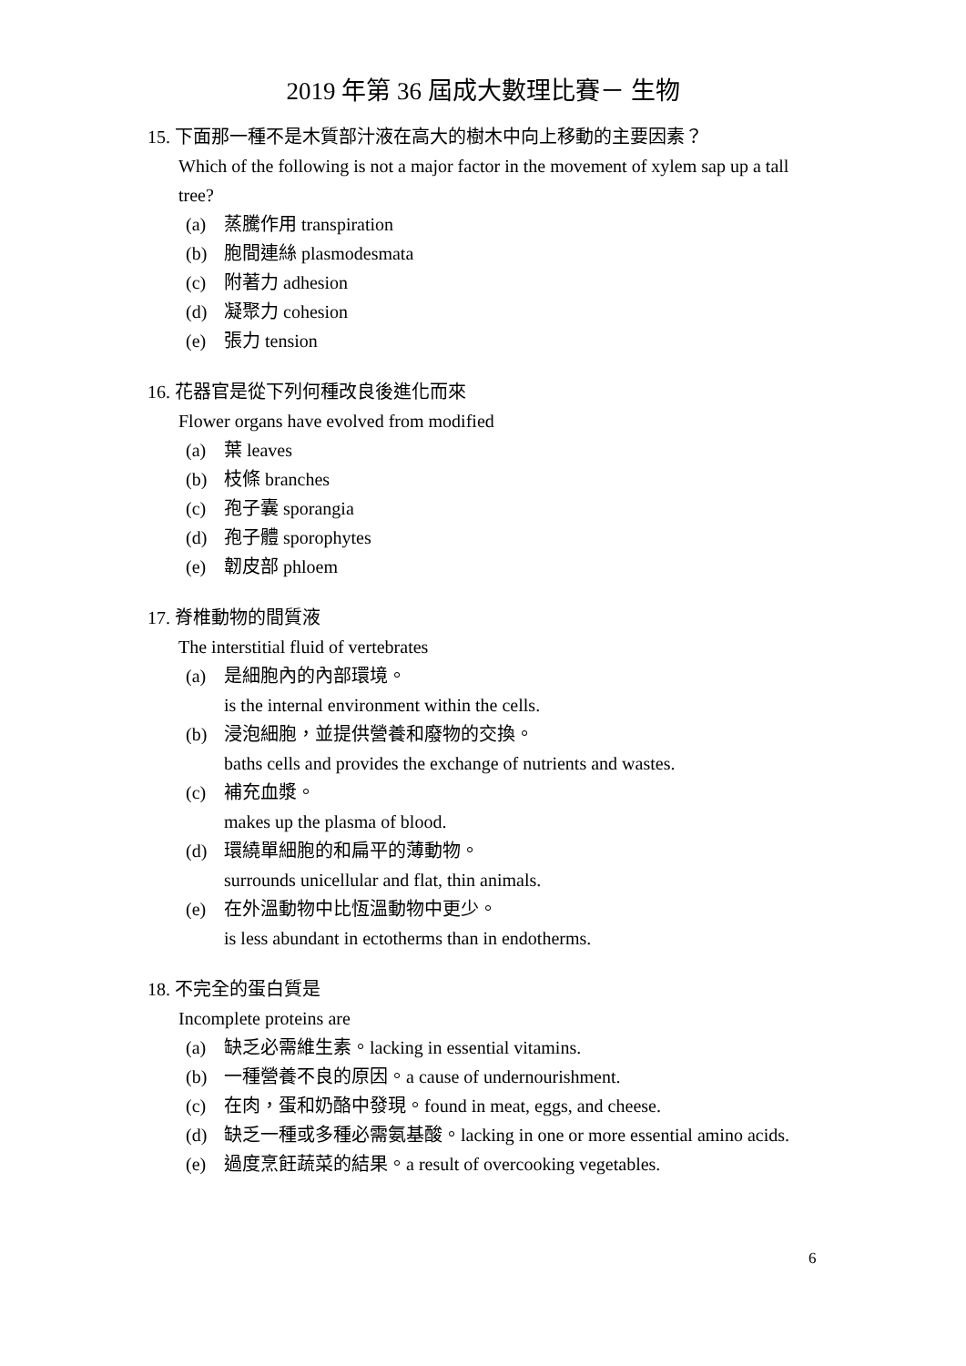2019 年第 36 屆成大數理比賽－ 生物
15. 下面那一種不是木質部汁液在高大的樹木中向上移動的主要因素？
Which of the following is not a major factor in the movement of xylem sap up a tall tree?
(a) 蒸騰作用 transpiration
(b) 胞間連絲 plasmodesmata
(c) 附著力 adhesion
(d) 凝聚力 cohesion
(e) 張力 tension
16. 花器官是從下列何種改良後進化而來
Flower organs have evolved from modified
(a) 葉 leaves
(b) 枝條 branches
(c) 孢子囊 sporangia
(d) 孢子體 sporophytes
(e) 韌皮部 phloem
17. 脊椎動物的間質液
The interstitial fluid of vertebrates
(a) 是細胞內的內部環境。
is the internal environment within the cells.
(b) 浸泡細胞，並提供營養和廢物的交換。
baths cells and provides the exchange of nutrients and wastes.
(c) 補充血漿。
makes up the plasma of blood.
(d) 環繞單細胞的和扁平的薄動物。
surrounds unicellular and flat, thin animals.
(e) 在外溫動物中比恆溫動物中更少。
is less abundant in ectotherms than in endotherms.
18. 不完全的蛋白質是
Incomplete proteins are
(a) 缺乏必需維生素。lacking in essential vitamins.
(b) 一種營養不良的原因。a cause of undernourishment.
(c) 在肉，蛋和奶酪中發現。found in meat, eggs, and cheese.
(d) 缺乏一種或多種必需氨基酸。lacking in one or more essential amino acids.
(e) 過度烹飪蔬菜的結果。a result of overcooking vegetables.
6